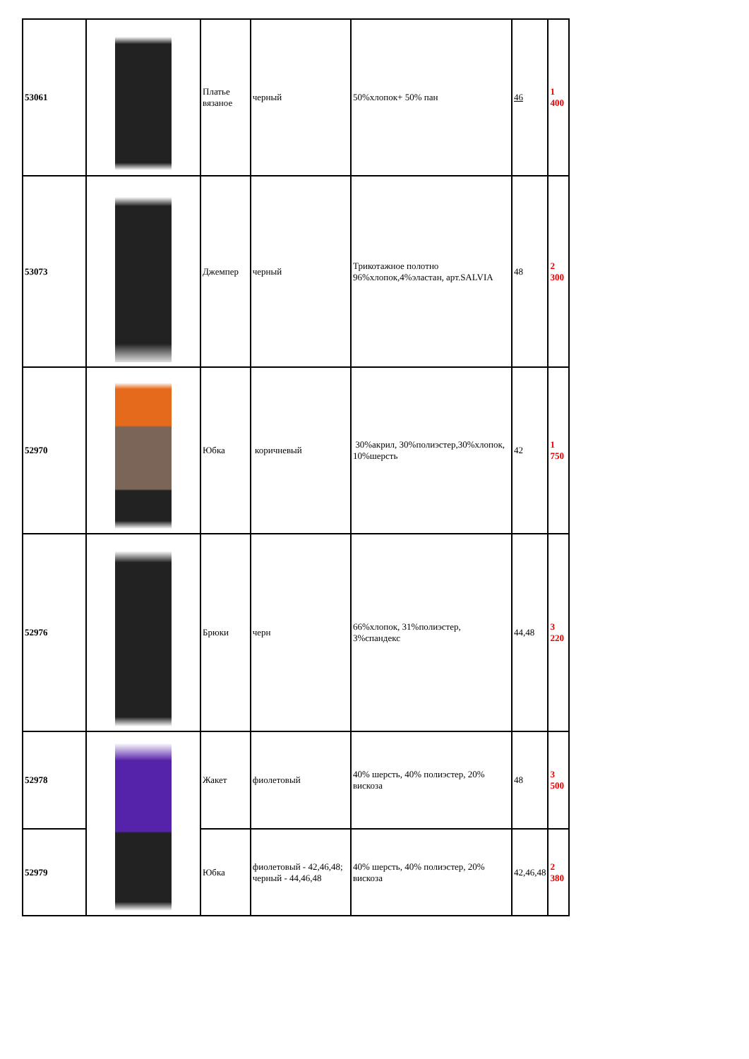| 53061 | | Платье вязаное | черный | 50%хлопок+ 50% пан | 46 | 1 400 |
| 53073 | | Джемпер | черный | Трикотажное полотно 96%хлопок,4%эластан, арт.SALVIA | 48 | 2 300 |
| 52970 | | Юбка | коричневый | 30%акрил, 30%полиэстер,30%хлопок, 10%шерсть | 42 | 1 750 |
| 52976 | | Брюки | черн | 66%хлопок, 31%полиэстер, 3%спандекс | 44,48 | 3 220 |
| 52978 | | Жакет | фиолетовый | 40% шерсть, 40% полиэстер, 20% вискоза | 48 | 3 500 |
| 52979 | | Юбка | фиолетовый - 42,46,48; черный - 44,46,48 | 40% шерсть, 40% полиэстер, 20% вискоза | 42,46,48 | 2 380 |